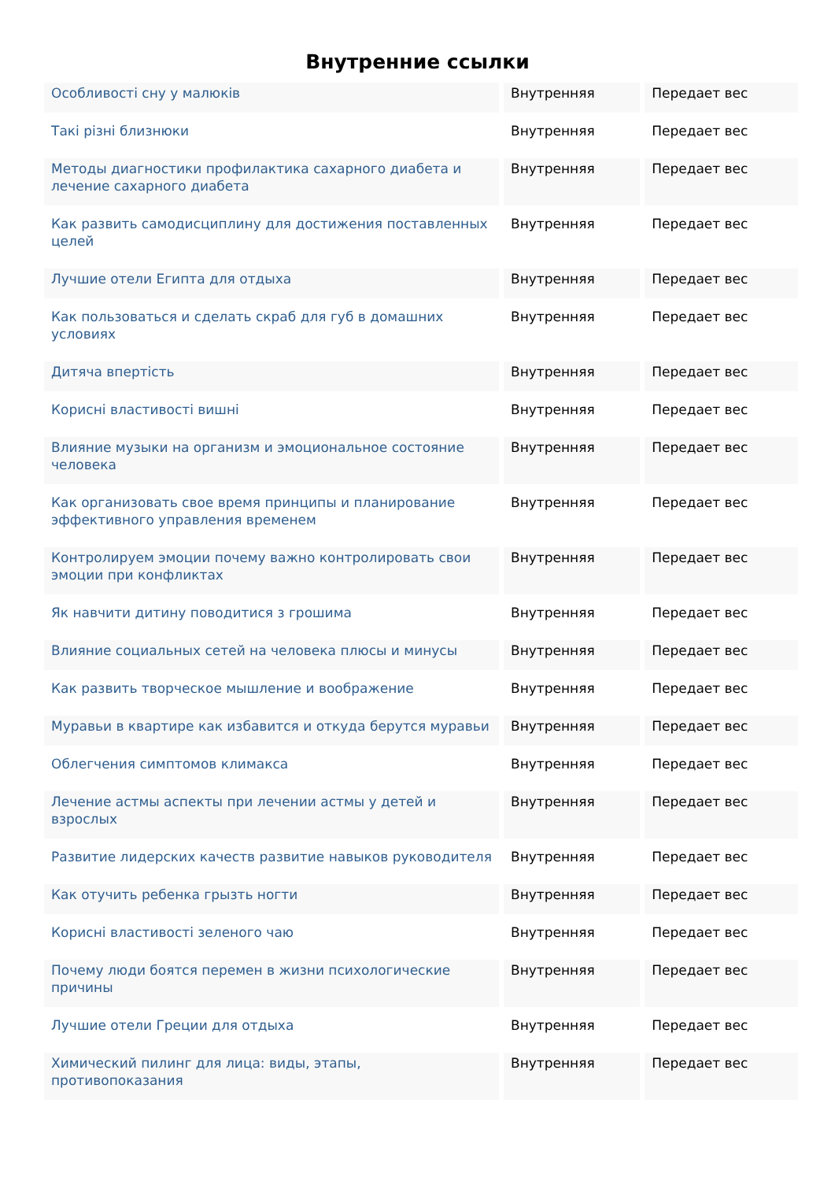Внутренние ссылки
| Особливості сну у малюків | Внутренняя | Передает вес |
| Такі різні близнюки | Внутренняя | Передает вес |
| Методы диагностики профилактика сахарного диабета и лечение сахарного диабета | Внутренняя | Передает вес |
| Как развить самодисциплину для достижения поставленных целей | Внутренняя | Передает вес |
| Лучшие отели Египта для отдыха | Внутренняя | Передает вес |
| Как пользоваться и сделать скраб для губ в домашних условиях | Внутренняя | Передает вес |
| Дитяча впертість | Внутренняя | Передает вес |
| Корисні властивості вишні | Внутренняя | Передает вес |
| Влияние музыки на организм и эмоциональное состояние человека | Внутренняя | Передает вес |
| Как организовать свое время принципы и планирование эффективного управления временем | Внутренняя | Передает вес |
| Контролируем эмоции почему важно контролировать свои эмоции при конфликтах | Внутренняя | Передает вес |
| Як навчити дитину поводитися з грошима | Внутренняя | Передает вес |
| Влияние социальных сетей на человека плюсы и минусы | Внутренняя | Передает вес |
| Как развить творческое мышление и воображение | Внутренняя | Передает вес |
| Муравьи в квартире как избавится и откуда берутся муравьи | Внутренняя | Передает вес |
| Облегчения симптомов климакса | Внутренняя | Передает вес |
| Лечение астмы аспекты при лечении астмы у детей и взрослых | Внутренняя | Передает вес |
| Развитие лидерских качеств развитие навыков руководителя | Внутренняя | Передает вес |
| Как отучить ребенка грызть ногти | Внутренняя | Передает вес |
| Корисні властивості зеленого чаю | Внутренняя | Передает вес |
| Почему люди боятся перемен в жизни психологические причины | Внутренняя | Передает вес |
| Лучшие отели Греции для отдыха | Внутренняя | Передает вес |
| Химический пилинг для лица: виды, этапы, противопоказания | Внутренняя | Передает вес |